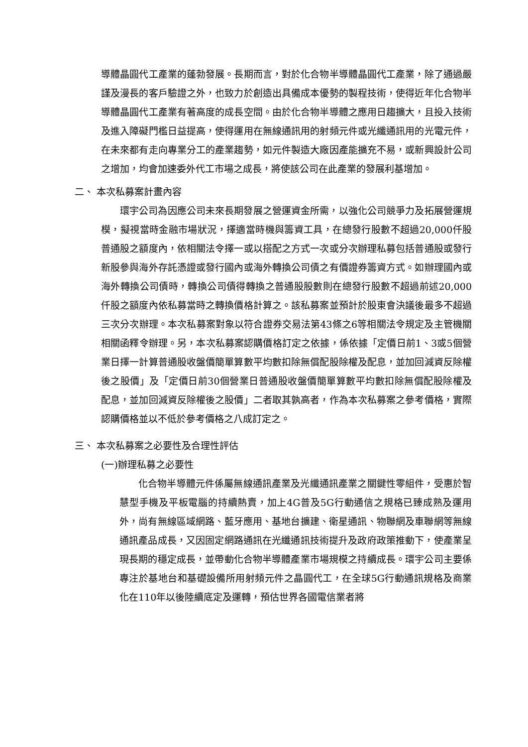導體晶圓代工產業的蓬勃發展。長期而言，對於化合物半導體晶圓代工產業，除了通過嚴謹及漫長的客戶驗證之外，也致力於創造出具備成本優勢的製程技術，使得近年化合物半導體晶圓代工產業有著高度的成長空間。由於化合物半導體之應用日趨擴大，且投入技術及進入障礙門檻日益提高，使得運用在無線通訊用的射頻元件或光纖通訊用的光電元件，在未來都有走向專業分工的產業趨勢，如元件製造大廠因產能擴充不易，或新興設計公司之增加，均會加速委外代工市場之成長，將使該公司在此產業的發展利基增加。
二、 本次私募案計畫內容
環宇公司為因應公司未來長期發展之營運資金所需，以強化公司競爭力及拓展營運規模，擬視當時金融市場狀況，擇適當時機與籌資工具，在總發行股數不超過20,000仟股普通股之額度內，依相關法令擇一或以搭配之方式一次或分次辦理私募包括普通股或發行新股參與海外存託憑證或發行國內或海外轉換公司債之有價證券籌資方式。如辦理國內或海外轉換公司債時，轉換公司債得轉換之普通股股數則在總發行股數不超過前述20,000仟股之額度內依私募當時之轉換價格計算之。該私募案並預計於股東會決議後最多不超過三次分次辦理。本次私募案對象以符合證券交易法第43條之6等相關法令規定及主管機關相關函釋令辦理。另，本次私募案認購價格訂定之依據，係依據「定價日前1、3或5個營業日擇一計算普通股收盤價簡單算數平均數扣除無償配股除權及配息，並加回減資反除權後之股價」及「定價日前30個營業日普通股收盤價簡單算數平均數扣除無償配股除權及配息，並加回減資反除權後之股價」二者取其孰高者，作為本次私募案之參考價格，實際認購價格並以不低於參考價格之八成訂定之。
三、 本次私募案之必要性及合理性評估
(一)辦理私募之必要性
化合物半導體元件係屬無線通訊產業及光纖通訊產業之關鍵性零組件，受惠於智慧型手機及平板電腦的持續熱賣，加上4G普及5G行動通信之規格已臻成熟及運用外，尚有無線區域網路、藍牙應用、基地台擴建、衛星通訊、物聯網及車聯網等無線通訊產品成長，又因固定網路通訊在光纖通訊技術提升及政府政策推動下，使產業呈現長期的穩定成長，並帶動化合物半導體產業市場規模之持續成長。環宇公司主要係專注於基地台和基礎設備所用射頻元件之晶圓代工，在全球5G行動通訊規格及商業化在110年以後陸續底定及運轉，預估世界各國電信業者將